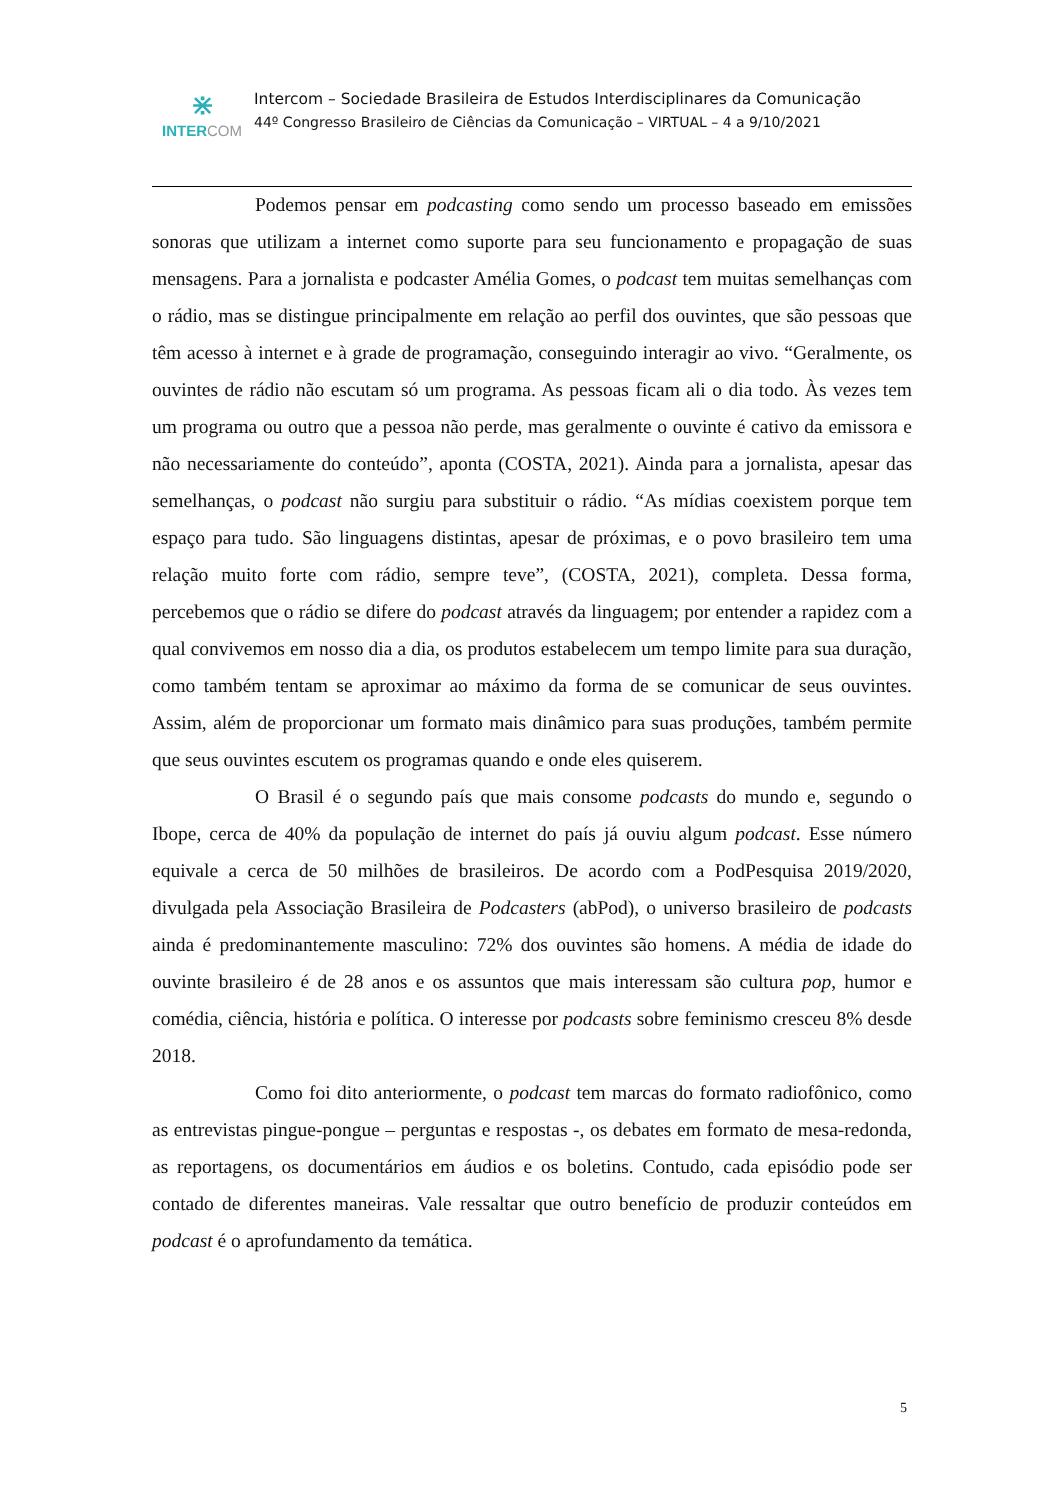⋇
INTERCOM
Intercom – Sociedade Brasileira de Estudos Interdisciplinares da Comunicação
44º Congresso Brasileiro de Ciências da Comunicação – VIRTUAL – 4 a 9/10/2021
Podemos pensar em podcasting como sendo um processo baseado em emissões sonoras que utilizam a internet como suporte para seu funcionamento e propagação de suas mensagens. Para a jornalista e podcaster Amélia Gomes, o podcast tem muitas semelhanças com o rádio, mas se distingue principalmente em relação ao perfil dos ouvintes, que são pessoas que têm acesso à internet e à grade de programação, conseguindo interagir ao vivo. “Geralmente, os ouvintes de rádio não escutam só um programa. As pessoas ficam ali o dia todo. Às vezes tem um programa ou outro que a pessoa não perde, mas geralmente o ouvinte é cativo da emissora e não necessariamente do conteúdo”, aponta (COSTA, 2021). Ainda para a jornalista, apesar das semelhanças, o podcast não surgiu para substituir o rádio. “As mídias coexistem porque tem espaço para tudo. São linguagens distintas, apesar de próximas, e o povo brasileiro tem uma relação muito forte com rádio, sempre teve”, (COSTA, 2021), completa. Dessa forma, percebemos que o rádio se difere do podcast através da linguagem; por entender a rapidez com a qual convivemos em nosso dia a dia, os produtos estabelecem um tempo limite para sua duração, como também tentam se aproximar ao máximo da forma de se comunicar de seus ouvintes. Assim, além de proporcionar um formato mais dinâmico para suas produções, também permite que seus ouvintes escutem os programas quando e onde eles quiserem.
O Brasil é o segundo país que mais consome podcasts do mundo e, segundo o Ibope, cerca de 40% da população de internet do país já ouviu algum podcast. Esse número equivale a cerca de 50 milhões de brasileiros. De acordo com a PodPesquisa 2019/2020, divulgada pela Associação Brasileira de Podcasters (abPod), o universo brasileiro de podcasts ainda é predominantemente masculino: 72% dos ouvintes são homens. A média de idade do ouvinte brasileiro é de 28 anos e os assuntos que mais interessam são cultura pop, humor e comédia, ciência, história e política. O interesse por podcasts sobre feminismo cresceu 8% desde 2018.
Como foi dito anteriormente, o podcast tem marcas do formato radiofônico, como as entrevistas pingue-pongue – perguntas e respostas -, os debates em formato de mesa-redonda, as reportagens, os documentários em áudios e os boletins. Contudo, cada episódio pode ser contado de diferentes maneiras. Vale ressaltar que outro benefício de produzir conteúdos em podcast é o aprofundamento da temática.
5